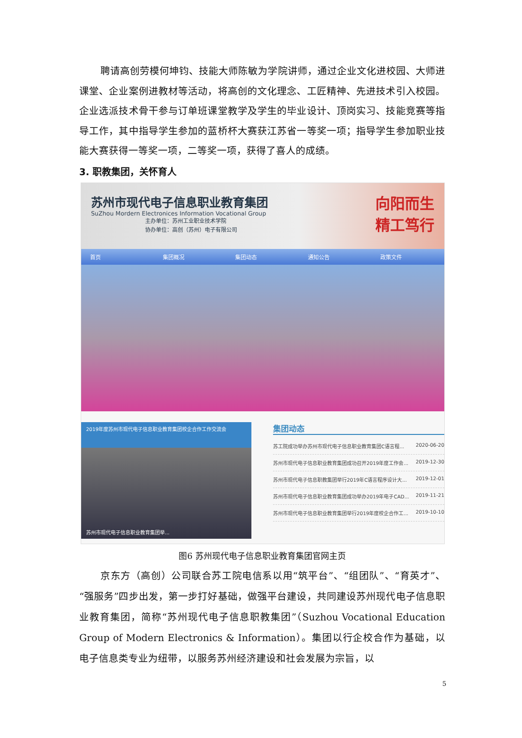聘请高创劳模何坤钧、技能大师陈敏为学院讲师，通过企业文化进校园、大师进课堂、企业案例进教材等活动，将高创的文化理念、工匠精神、先进技术引入校园。企业选派技术骨干参与订单班课堂教学及学生的毕业设计、顶岗实习、技能竞赛等指导工作，其中指导学生参加的蓝桥杯大赛获江苏省一等奖一项；指导学生参加职业技能大赛获得一等奖一项，二等奖一项，获得了喜人的成绩。
3. 职教集团，关怀育人
苏州市现代电子信息职业教育集团
SuZhou Mordern Electronices Information Vocational Group
主办单位：苏州工业职业技术学院
协办单位：高创（苏州）电子有限公司
向阳而生
精工笃行
首页 集团概况 集团动态 通知公告 政策文件
2019年度苏州市现代电子信息职业教育集团校企合作工作交流会
苏州市现代电子信息职业教育集团举...
集团动态
苏工院成功举办苏州市现代电子信息职业教育集团C语言程... 2020-06-20
苏州市现代电子信息职业教育集团成功召开2019年度工作会... 2019-12-30
苏州市现代电子信息职教集团举行2019年C语言程序设计大... 2019-12-01
苏州市现代电子信息职业教育集团成功举办2019年电子CAD... 2019-11-21
苏州市现代电子信息职业教育集团举行2019年度校企合作工... 2019-10-10
图6 苏州现代电子信息职业教育集团官网主页
京东方（高创）公司联合苏工院电信系以用“筑平台”、“组团队”、“育英才”、“强服务”四步出发，第一步打好基础，做强平台建设，共同建设苏州现代电子信息职业教育集团，简称“苏州现代电子信息职教集团”（Suzhou Vocational Education Group of Modern Electronics & Information）。集团以行企校合作为基础，以电子信息类专业为纽带，以服务苏州经济建设和社会发展为宗旨，以
5